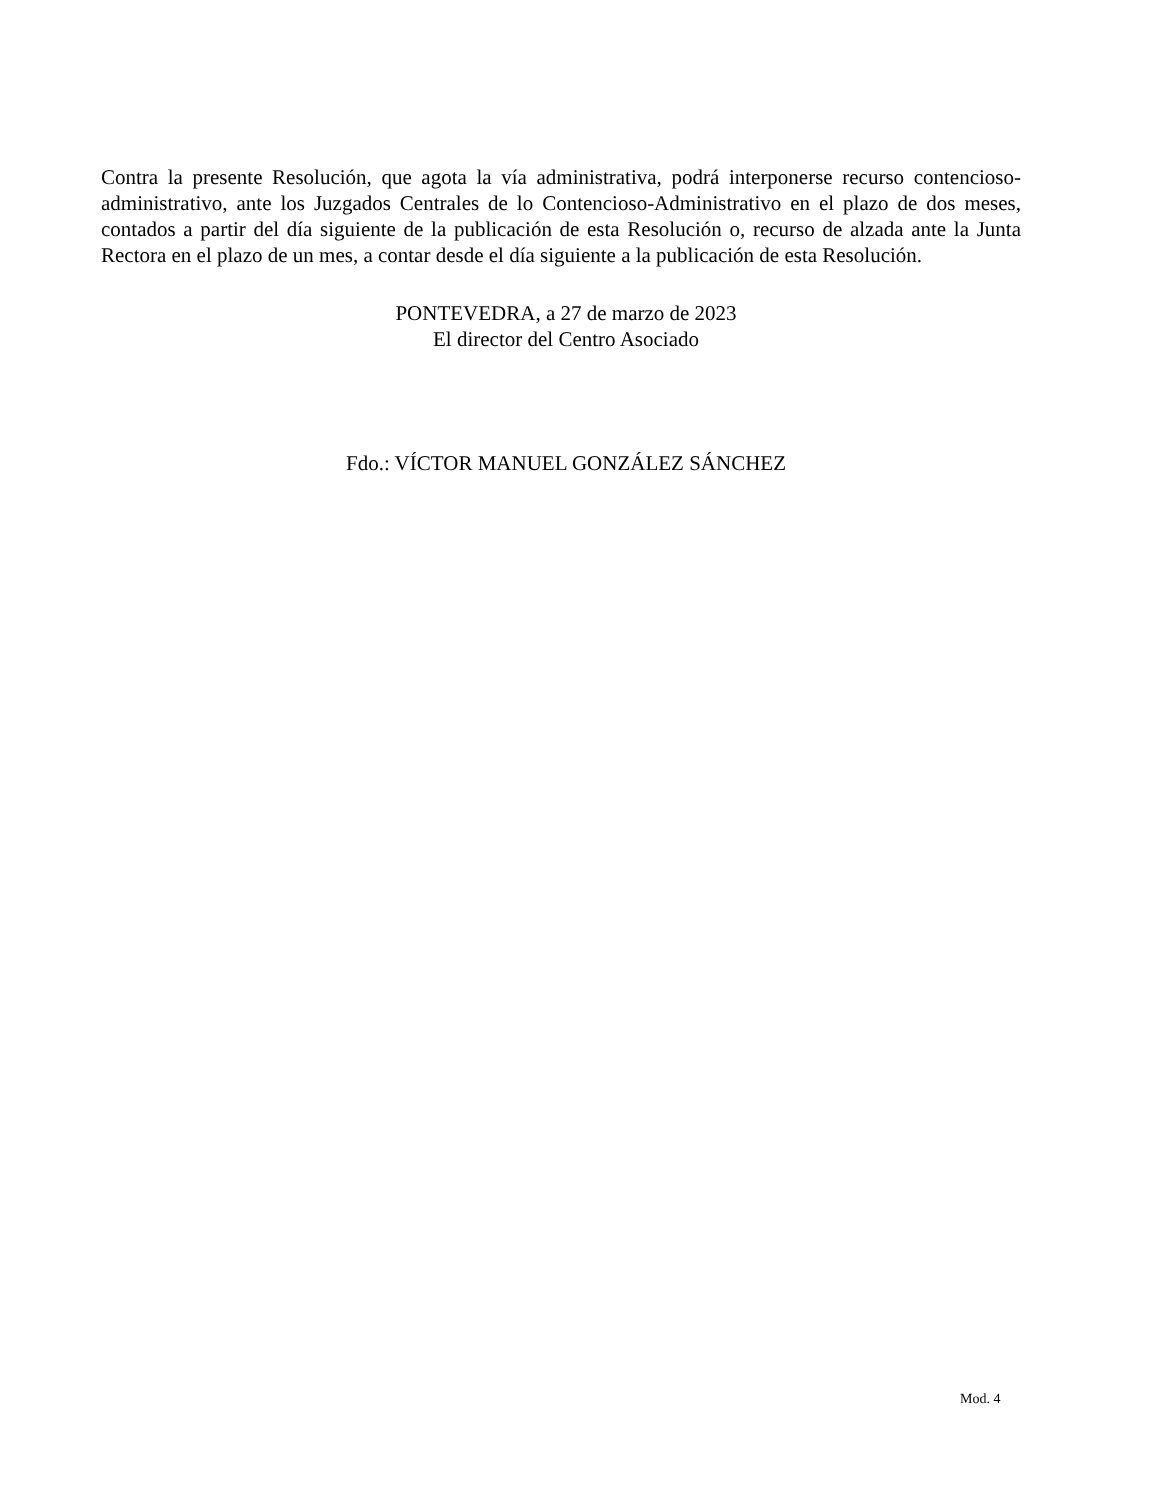Contra la presente Resolución, que agota la vía administrativa, podrá interponerse recurso contencioso-administrativo, ante los Juzgados Centrales de lo Contencioso-Administrativo en el plazo de dos meses, contados a partir del día siguiente de la publicación de esta Resolución o, recurso de alzada ante la Junta Rectora en el plazo de un mes, a contar desde el día siguiente a la publicación de esta Resolución.
PONTEVEDRA, a 27 de marzo de 2023
El director del Centro Asociado
Fdo.: VÍCTOR MANUEL GONZÁLEZ SÁNCHEZ
Mod. 4